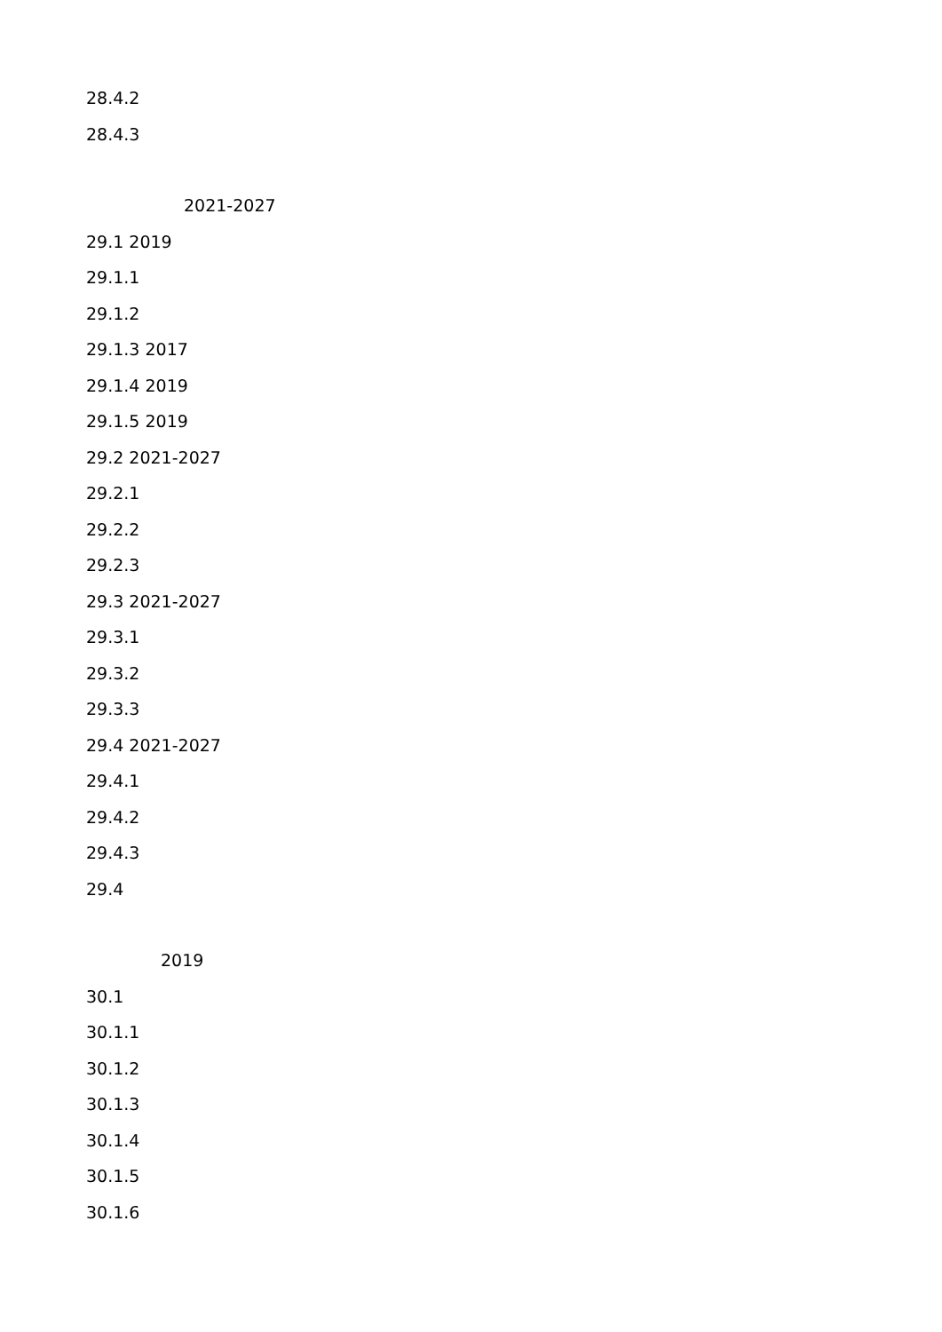28.4.2
28.4.3
2021-2027
29.1 2019
29.1.1
29.1.2
29.1.3 2017
29.1.4 2019
29.1.5 2019
29.2 2021-2027
29.2.1
29.2.2
29.2.3
29.3 2021-2027
29.3.1
29.3.2
29.3.3
29.4 2021-2027
29.4.1
29.4.2
29.4.3
29.4
2019
30.1
30.1.1
30.1.2
30.1.3
30.1.4
30.1.5
30.1.6